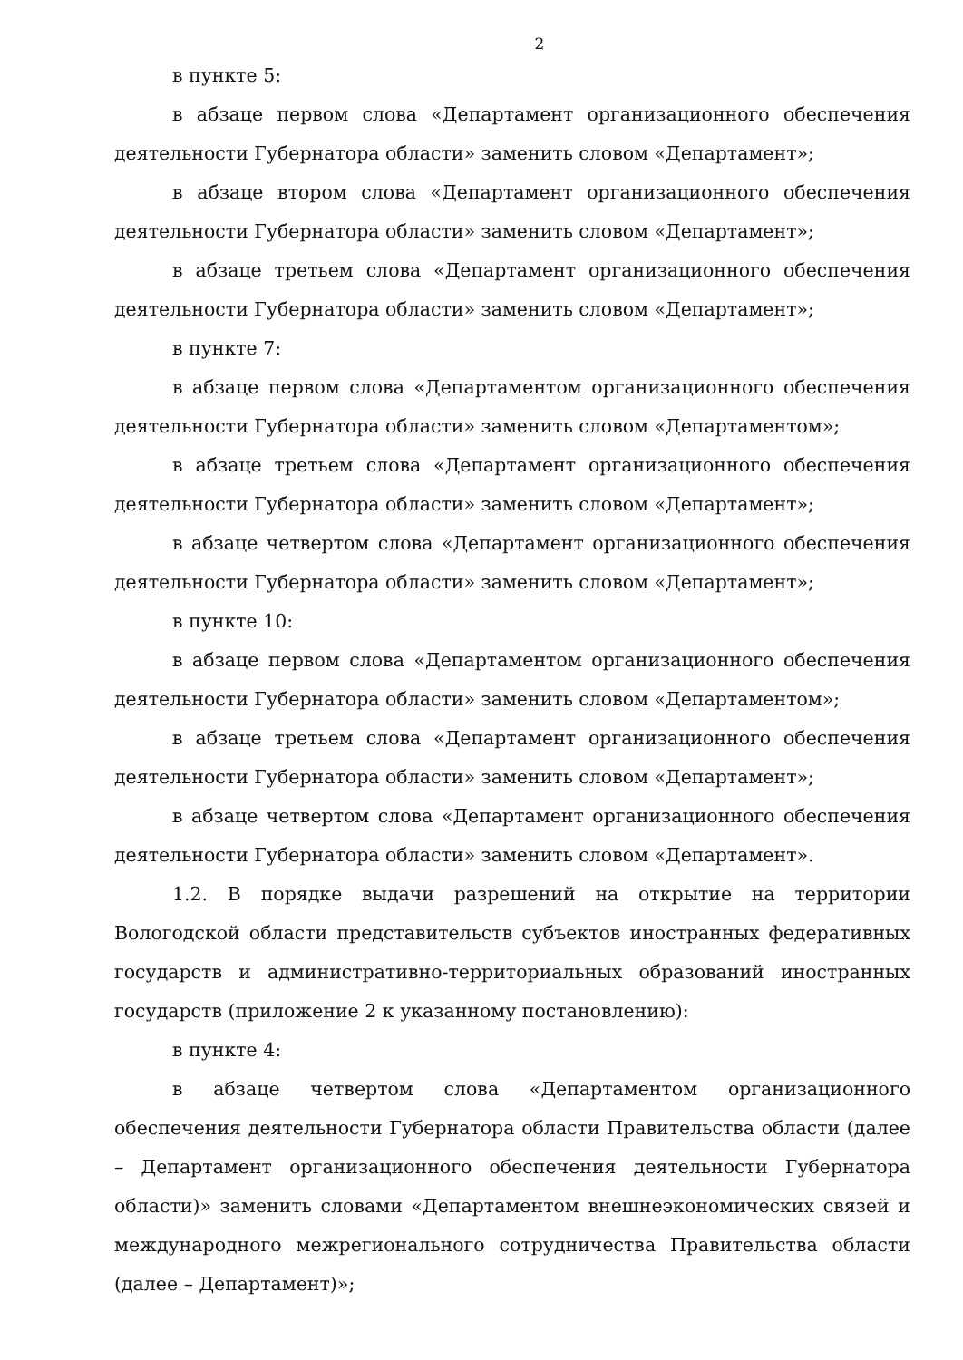2
в пункте 5:
в абзаце первом слова «Департамент организационного обеспечения деятельности Губернатора области» заменить словом «Департамент»;
в абзаце втором слова «Департамент организационного обеспечения деятельности Губернатора области» заменить словом «Департамент»;
в абзаце третьем слова «Департамент организационного обеспечения деятельности Губернатора области» заменить словом «Департамент»;
в пункте 7:
в абзаце первом слова «Департаментом организационного обеспечения деятельности Губернатора области» заменить словом «Департаментом»;
в абзаце третьем слова «Департамент организационного обеспечения деятельности Губернатора области» заменить словом «Департамент»;
в абзаце четвертом слова «Департамент организационного обеспечения деятельности Губернатора области» заменить словом «Департамент»;
в пункте 10:
в абзаце первом слова «Департаментом организационного обеспечения деятельности Губернатора области» заменить словом «Департаментом»;
в абзаце третьем слова «Департамент организационного обеспечения деятельности Губернатора области» заменить словом «Департамент»;
в абзаце четвертом слова «Департамент организационного обеспечения деятельности Губернатора области» заменить словом «Департамент».
1.2. В порядке выдачи разрешений на открытие на территории Вологодской области представительств субъектов иностранных федеративных государств и административно-территориальных образований иностранных государств (приложение 2 к указанному постановлению):
в пункте 4:
в абзаце четвертом слова «Департаментом организационного обеспечения деятельности Губернатора области Правительства области (далее – Департамент организационного обеспечения деятельности Губернатора области)» заменить словами «Департаментом внешнеэкономических связей и международного межрегионального сотрудничества Правительства области (далее – Департамент)»;